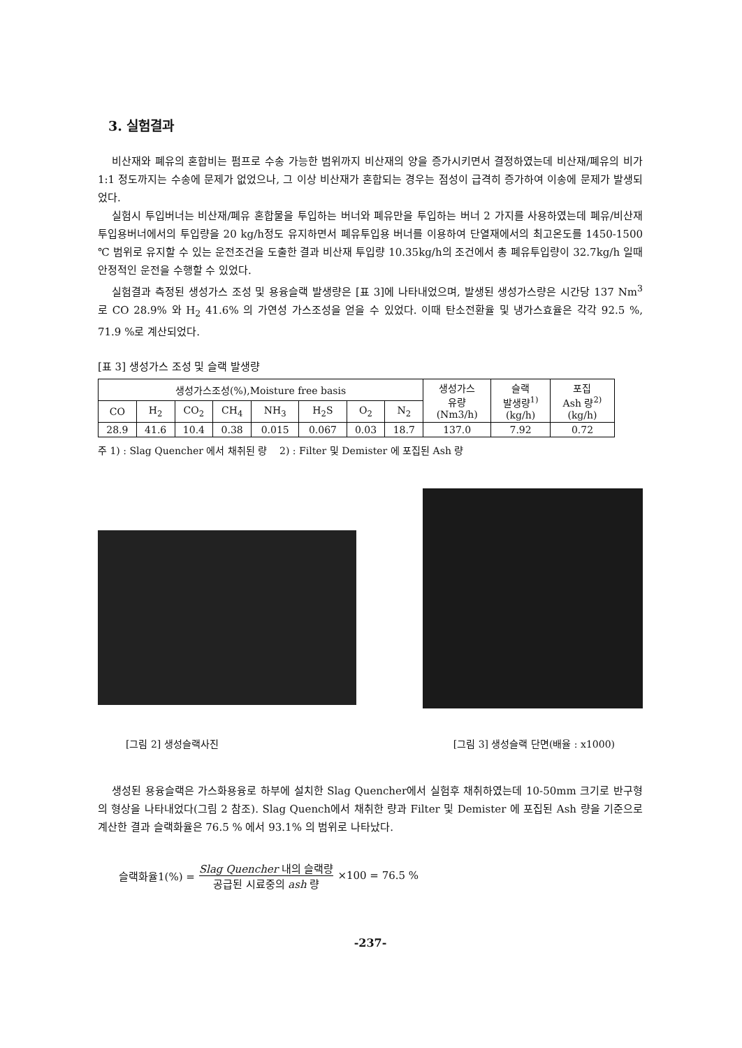3. 실험결과
비산재와 폐유의 혼합비는 펌프로 수송 가능한 범위까지 비산재의 양을 증가시키면서 결정하였는데 비산재/폐유의 비가 1:1 정도까지는 수송에 문제가 없었으나, 그 이상 비산재가 혼합되는 경우는 점성이 급격히 증가하여 이송에 문제가 발생되었다.
실험시 투입버너는 비산재/폐유 혼합물을 투입하는 버너와 폐유만을 투입하는 버너 2 가지를 사용하였는데 폐유/비산재 투입용버너에서의 투입량을 20 kg/h정도 유지하면서 폐유투입용 버너를 이용하여 단열재에서의 최고온도를 1450-1500 ℃ 범위로 유지할 수 있는 운전조건을 도출한 결과 비산재 투입량 10.35kg/h의 조건에서 총 폐유투입량이 32.7kg/h 일때 안정적인 운전을 수행할 수 있었다.
실험결과 측정된 생성가스 조성 및 용융슬랙 발생량은 [표 3]에 나타내었으며, 발생된 생성가스량은 시간당 137 Nm<sup>3</sup> 로 CO 28.9% 와 H<sub>2</sub> 41.6% 의 가연성 가스조성을 얻을 수 있었다. 이때 탄소전환율 및 냉가스효율은 각각 92.5 %, 71.9 %로 계산되었다.
[표 3] 생성가스 조성 및 슬랙 발생량
| 생성가스조성(%),Moisture free basis | | | | | | | | 생성가스 유량 (Nm3/h) | 슬랙 발생량<sup>1)</sup> (kg/h) | 포집 Ash 량<sup>2)</sup> (kg/h) |
| --- | --- | --- | --- | --- | --- | --- | --- | --- | --- | --- |
| CO | H<sub>2</sub> | CO<sub>2</sub> | CH<sub>4</sub> | NH<sub>3</sub> | H<sub>2</sub>S | O<sub>2</sub> | N<sub>2</sub> | | | |
| 28.9 | 41.6 | 10.4 | 0.38 | 0.015 | 0.067 | 0.03 | 18.7 | 137.0 | 7.92 | 0.72 |
주 1) : Slag Quencher 에서 채취된 량 2) : Filter 및 Demister 에 포집된 Ash 량
[그림 2] 생성슬랙사진 [그림 3] 생성슬랙 단면(배율 : x1000)
생성된 용융슬랙은 가스화용융로 하부에 설치한 Slag Quencher에서 실험후 채취하였는데 10-50mm 크기로 반구형의 형상을 나타내었다(그림 2 참조). Slag Quench에서 채취한 량과 Filter 및 Demister 에 포집된 Ash 량을 기준으로 계산한 결과 슬랙화율은 76.5 % 에서 93.1% 의 범위로 나타났다.
슬랙화율1(%) = Slag Quencher 내의 슬랙량 공급된 시료중의 ash 량 ×100 = 76.5 %
-237-